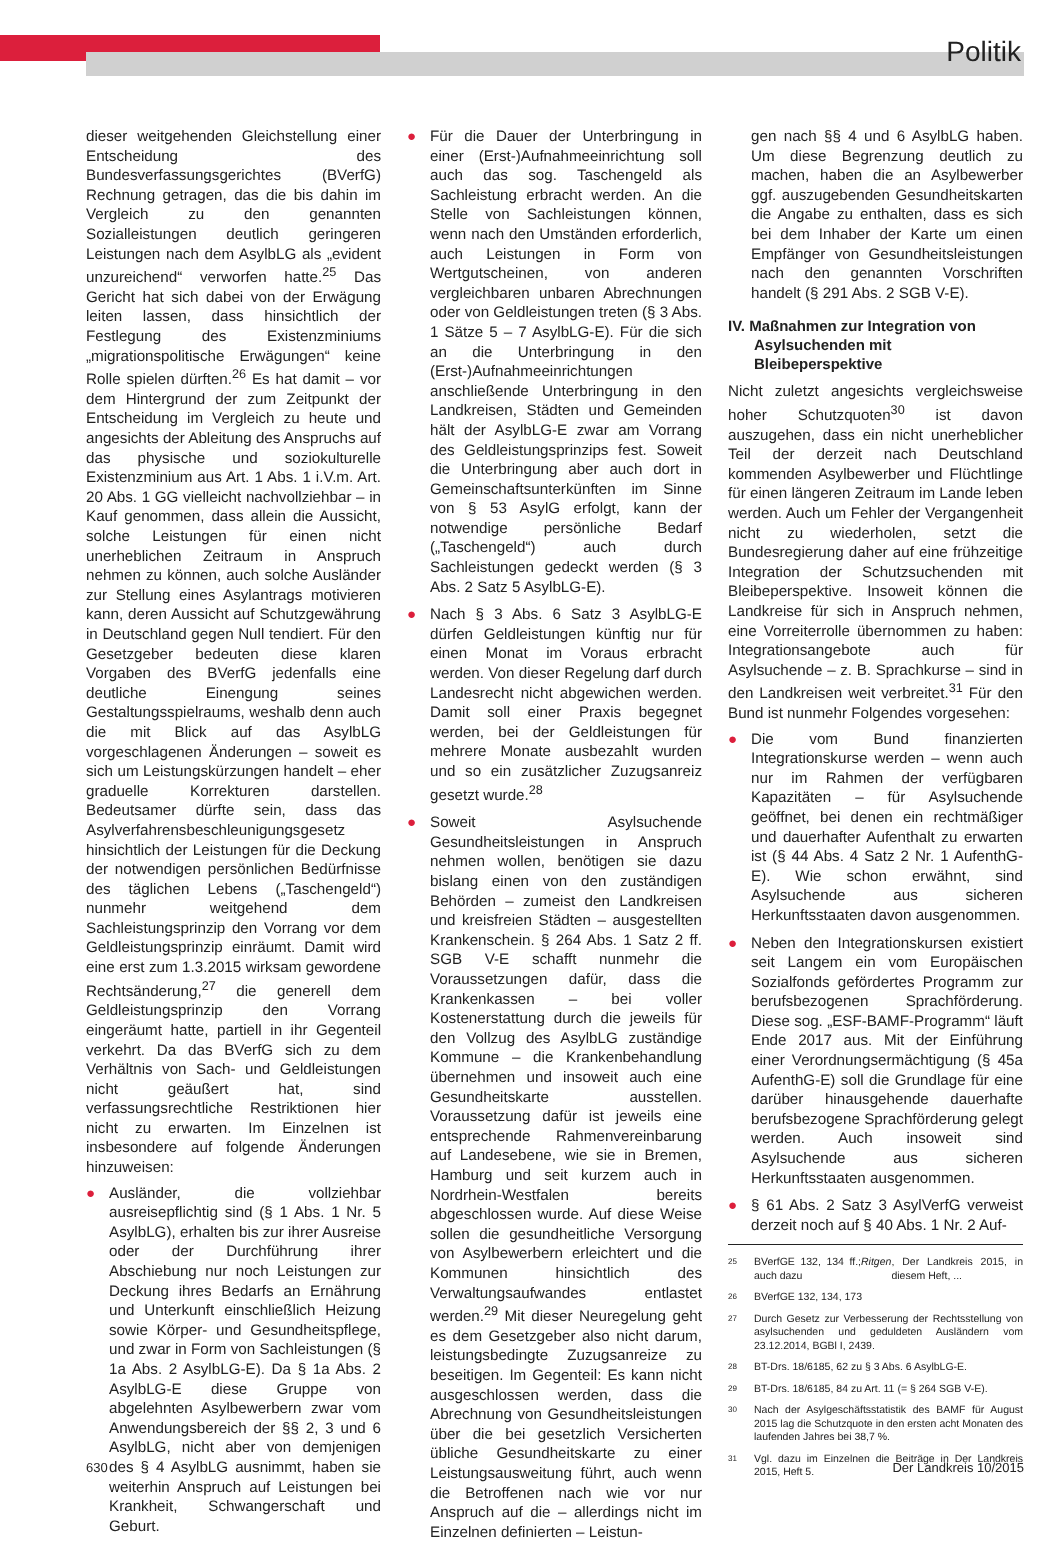Politik
dieser weitgehenden Gleichstellung einer Entscheidung des Bundesverfassungsgerichtes (BVerfG) Rechnung getragen, das die bis dahin im Vergleich zu den genannten Sozialleistungen deutlich geringeren Leistungen nach dem AsylbLG als „evident unzureichend“ verworfen hatte.<sup>25</sup> Das Gericht hat sich dabei von der Erwägung leiten lassen, dass hinsichtlich der Festlegung des Existenzminiums „migrationspolitische Erwägungen“ keine Rolle spielen dürften.<sup>26</sup> Es hat damit – vor dem Hintergrund der zum Zeitpunkt der Entscheidung im Vergleich zu heute und angesichts der Ableitung des Anspruchs auf das physische und soziokulturelle Existenzminium aus Art. 1 Abs. 1 i.V.m. Art. 20 Abs. 1 GG vielleicht nachvollziehbar – in Kauf genommen, dass allein die Aussicht, solche Leistungen für einen nicht unerheblichen Zeitraum in Anspruch nehmen zu können, auch solche Ausländer zur Stellung eines Asylantrags motivieren kann, deren Aussicht auf Schutzgewährung in Deutschland gegen Null tendiert. Für den Gesetzgeber bedeuten diese klaren Vorgaben des BVerfG jedenfalls eine deutliche Einengung seines Gestaltungsspielraums, weshalb denn auch die mit Blick auf das AsylbLG vorgeschlagenen Änderungen – soweit es sich um Leistungskürzungen handelt – eher graduelle Korrekturen darstellen. Bedeutsamer dürfte sein, dass das Asylverfahrensbeschleunigungsgesetz hinsichtlich der Leistungen für die Deckung der notwendigen persönlichen Bedürfnisse des täglichen Lebens („Taschengeld“) nunmehr weitgehend dem Sachleistungsprinzip den Vorrang vor dem Geldleistungsprinzip einräumt. Damit wird eine erst zum 1.3.2015 wirksam gewordene Rechtsänderung,<sup>27</sup> die generell dem Geldleistungsprinzip den Vorrang eingeräumt hatte, partiell in ihr Gegenteil verkehrt. Da das BVerfG sich zu dem Verhältnis von Sach- und Geldleistungen nicht geäußert hat, sind verfassungsrechtliche Restriktionen hier nicht zu erwarten. Im Einzelnen ist insbesondere auf folgende Änderungen hinzuweisen:
● Ausländer, die vollziehbar ausreisepflichtig sind (§ 1 Abs. 1 Nr. 5 AsylbLG), erhalten bis zur ihrer Ausreise oder der Durchführung ihrer Abschiebung nur noch Leistungen zur Deckung ihres Bedarfs an Ernährung und Unterkunft einschließlich Heizung sowie Körper- und Gesundheitspflege, und zwar in Form von Sachleistungen (§ 1a Abs. 2 AsylbLG-E). Da § 1a Abs. 2 AsylbLG-E diese Gruppe von abgelehnten Asylbewerbern zwar vom Anwendungsbereich der §§ 2, 3 und 6 AsylbLG, nicht aber von demjenigen des § 4 AsylbLG ausnimmt, haben sie weiterhin Anspruch auf Leistungen bei Krankheit, Schwangerschaft und Geburt.
● Für die Dauer der Unterbringung in einer (Erst-)Aufnahmeeinrichtung soll auch das sog. Taschengeld als Sachleistung erbracht werden. An die Stelle von Sachleistungen können, wenn nach den Umständen erforderlich, auch Leistungen in Form von Wertgutscheinen, von anderen vergleichbaren unbaren Abrechnungen oder von Geldleistungen treten (§ 3 Abs. 1 Sätze 5 – 7 AsylbLG-E). Für die sich an die Unterbringung in den (Erst-)Aufnahmeeinrichtungen anschließende Unterbringung in den Landkreisen, Städten und Gemeinden hält der AsylbLG-E zwar am Vorrang des Geldleistungsprinzips fest. Soweit die Unterbringung aber auch dort in Gemeinschaftsunterkünften im Sinne von § 53 AsylG erfolgt, kann der notwendige persönliche Bedarf („Taschengeld“) auch durch Sachleistungen gedeckt werden (§ 3 Abs. 2 Satz 5 AsylbLG-E).
● Nach § 3 Abs. 6 Satz 3 AsylbLG-E dürfen Geldleistungen künftig nur für einen Monat im Voraus erbracht werden. Von dieser Regelung darf durch Landesrecht nicht abgewichen werden. Damit soll einer Praxis begegnet werden, bei der Geldleistungen für mehrere Monate ausbezahlt wurden und so ein zusätzlicher Zuzugsanreiz gesetzt wurde.<sup>28</sup>
● Soweit Asylsuchende Gesundheitsleistungen in Anspruch nehmen wollen, benötigen sie dazu bislang einen von den zuständigen Behörden – zumeist den Landkreisen und kreisfreien Städten – ausgestellten Krankenschein. § 264 Abs. 1 Satz 2 ff. SGB V-E schafft nunmehr die Voraussetzungen dafür, dass die Krankenkassen – bei voller Kostenerstattung durch die jeweils für den Vollzug des AsylbLG zuständige Kommune – die Krankenbehandlung übernehmen und insoweit auch eine Gesundheitskarte ausstellen. Voraussetzung dafür ist jeweils eine entsprechende Rahmenvereinbarung auf Landesebene, wie sie in Bremen, Hamburg und seit kurzem auch in Nordrhein-Westfalen bereits abgeschlossen wurde. Auf diese Weise sollen die gesundheitliche Versorgung von Asylbewerbern erleichtert und die Kommunen hinsichtlich des Verwaltungsaufwandes entlastet werden.<sup>29</sup> Mit dieser Neuregelung geht es dem Gesetzgeber also nicht darum, leistungsbedingte Zuzugsanreize zu beseitigen. Im Gegenteil: Es kann nicht ausgeschlossen werden, dass die Abrechnung von Gesundheitsleistungen über die bei gesetzlich Versicherten übliche Gesundheitskarte zu einer Leistungsausweitung führt, auch wenn die Betroffenen nach wie vor nur Anspruch auf die – allerdings nicht im Einzelnen definierten – Leistun-
gen nach §§ 4 und 6 AsylbLG haben. Um diese Begrenzung deutlich zu machen, haben die an Asylbewerber ggf. auszugebenden Gesundheitskarten die Angabe zu enthalten, dass es sich bei dem Inhaber der Karte um einen Empfänger von Gesundheitsleistungen nach den genannten Vorschriften handelt (§ 291 Abs. 2 SGB V-E).
IV. Maßnahmen zur Integration von Asylsuchenden mit Bleibeperspektive
Nicht zuletzt angesichts vergleichsweise hoher Schutzquoten<sup>30</sup> ist davon auszugehen, dass ein nicht unerheblicher Teil der derzeit nach Deutschland kommenden Asylbewerber und Flüchtlinge für einen längeren Zeitraum im Lande leben werden. Auch um Fehler der Vergangenheit nicht zu wiederholen, setzt die Bundesregierung daher auf eine frühzeitige Integration der Schutzsuchenden mit Bleibeperspektive. Insoweit können die Landkreise für sich in Anspruch nehmen, eine Vorreiterrolle übernommen zu haben: Integrationsangebote auch für Asylsuchende – z. B. Sprachkurse – sind in den Landkreisen weit verbreitet.<sup>31</sup> Für den Bund ist nunmehr Folgendes vorgesehen:
● Die vom Bund finanzierten Integrationskurse werden – wenn auch nur im Rahmen der verfügbaren Kapazitäten – für Asylsuchende geöffnet, bei denen ein rechtmäßiger und dauerhafter Aufenthalt zu erwarten ist (§ 44 Abs. 4 Satz 2 Nr. 1 AufenthG-E). Wie schon erwähnt, sind Asylsuchende aus sicheren Herkunftsstaaten davon ausgenommen.
● Neben den Integrationskursen existiert seit Langem ein vom Europäischen Sozialfonds gefördertes Programm zur berufsbezogenen Sprachförderung. Diese sog. „ESF-BAMF-Programm“ läuft Ende 2017 aus. Mit der Einführung einer Verordnungsermächtigung (§ 45a AufenthG-E) soll die Grundlage für eine darüber hinausgehende dauerhafte berufsbezogene Sprachförderung gelegt werden. Auch insoweit sind Asylsuchende aus sicheren Herkunftsstaaten ausgenommen.
● § 61 Abs. 2 Satz 3 AsylVerfG verweist derzeit noch auf § 40 Abs. 1 Nr. 2 Auf-
25 BVerfGE 132, 134 ff.; auch dazu Ritgen, Der Landkreis 2015, in diesem Heft, ...
26 BVerfGE 132, 134, 173
27 Durch Gesetz zur Verbesserung der Rechtsstellung von asylsuchenden und geduldeten Ausländern vom 23.12.2014, BGBl I, 2439.
28 BT-Drs. 18/6185, 62 zu § 3 Abs. 6 AsylbLG-E.
29 BT-Drs. 18/6185, 84 zu Art. 11 (= § 264 SGB V-E).
30 Nach der Asylgeschäftsstatistik des BAMF für August 2015 lag die Schutzquote in den ersten acht Monaten des laufenden Jahres bei 38,7 %.
31 Vgl. dazu im Einzelnen die Beiträge in Der Landkreis 2015, Heft 5.
630 Der Landkreis 10/2015